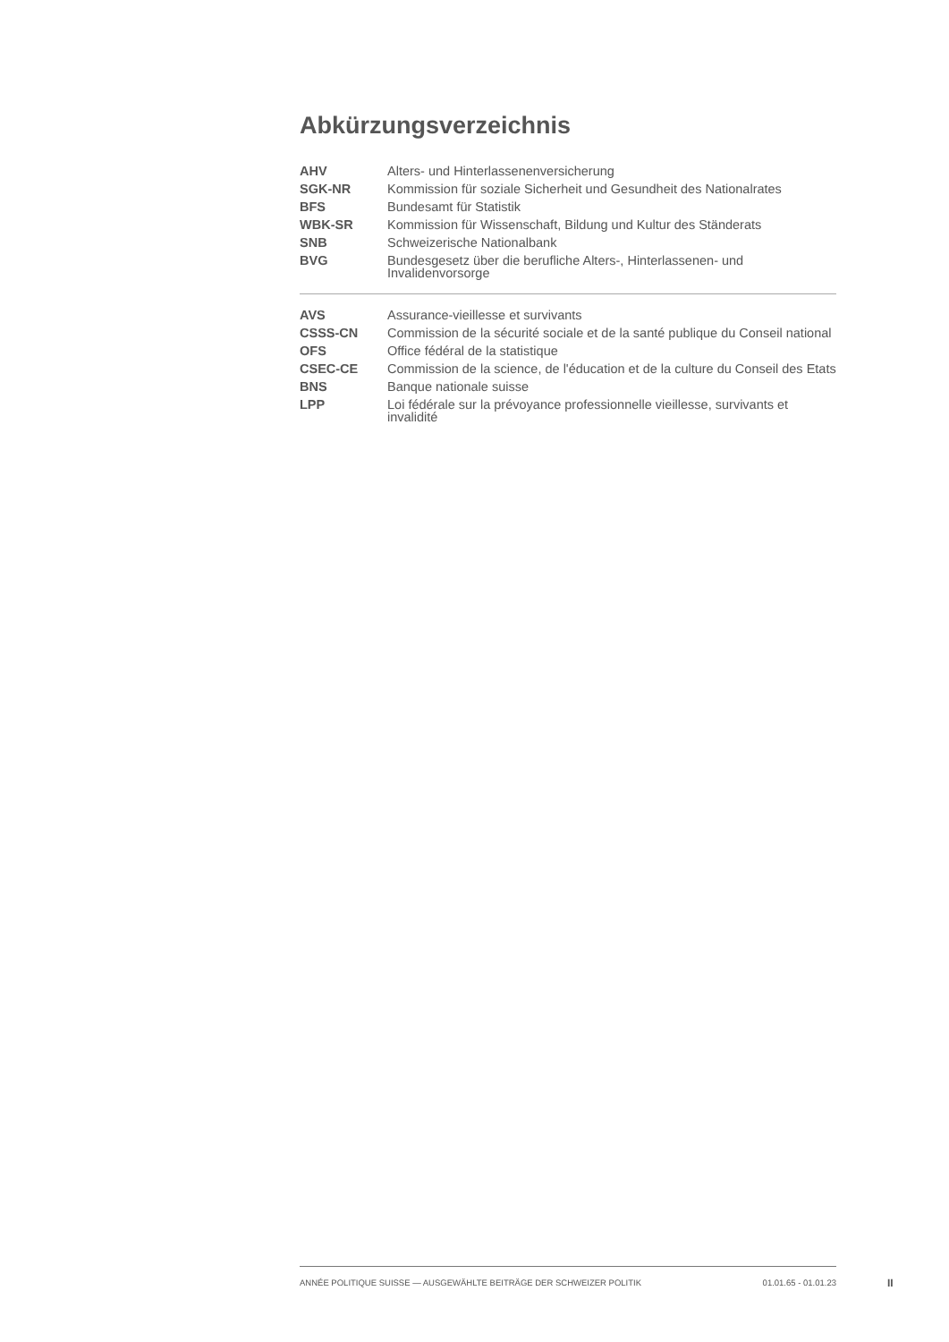Abkürzungsverzeichnis
| AHV | Alters- und Hinterlassenenversicherung |
| SGK-NR | Kommission für soziale Sicherheit und Gesundheit des Nationalrates |
| BFS | Bundesamt für Statistik |
| WBK-SR | Kommission für Wissenschaft, Bildung und Kultur des Ständerats |
| SNB | Schweizerische Nationalbank |
| BVG | Bundesgesetz über die berufliche Alters-, Hinterlassenen- und Invalidenvorsorge |
| AVS | Assurance-vieillesse et survivants |
| CSSS-CN | Commission de la sécurité sociale et de la santé publique du Conseil national |
| OFS | Office fédéral de la statistique |
| CSEC-CE | Commission de la science, de l'éducation et de la culture du Conseil des Etats |
| BNS | Banque nationale suisse |
| LPP | Loi fédérale sur la prévoyance professionnelle vieillesse, survivants et invalidité |
ANNÉE POLITIQUE SUISSE — AUSGEWÄHLTE BEITRÄGE DER SCHWEIZER POLITIK 01.01.65 - 01.01.23
II